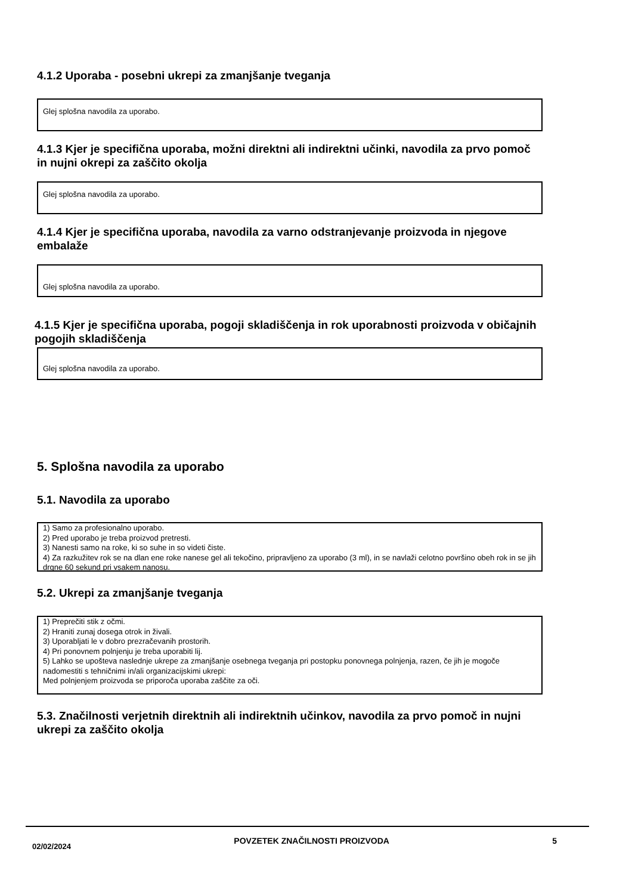4.1.2 Uporaba - posebni ukrepi za zmanjšanje tveganja
Glej splošna navodila za uporabo.
4.1.3 Kjer je specifična uporaba, možni direktni ali indirektni učinki, navodila za prvo pomoč in nujni okrepi za zaščito okolja
Glej splošna navodila za uporabo.
4.1.4 Kjer je specifična uporaba, navodila za varno odstranjevanje proizvoda in njegove embalaže
Glej splošna navodila za uporabo.
4.1.5 Kjer je specifična uporaba, pogoji skladiščenja in rok uporabnosti proizvoda v običajnih pogojih skladiščenja
Glej splošna navodila za uporabo.
5. Splošna navodila za uporabo
5.1. Navodila za uporabo
1) Samo za profesionalno uporabo.
2) Pred uporabo je treba proizvod pretresti.
3) Nanesti samo na roke, ki so suhe in so videti čiste.
4) Za razkužitev rok se na dlan ene roke nanese gel ali tekočino, pripravljeno za uporabo (3 ml), in se navlaži celotno površino obeh rok in se jih drgne 60 sekund pri vsakem nanosu.
5.2. Ukrepi za zmanjšanje tveganja
1) Preprečiti stik z očmi.
2) Hraniti zunaj dosega otrok in živali.
3) Uporabljati le v dobro prezračevanih prostorih.
4) Pri ponovnem polnjenju je treba uporabiti lij.
5) Lahko se upošteva naslednje ukrepe za zmanjšanje osebnega tveganja pri postopku ponovnega polnjenja, razen, če jih je mogoče nadomestiti s tehničnimi in/ali organizacijskimi ukrepi:
Med polnjenjem proizvoda se priporoča uporaba zaščite za oči.
5.3. Značilnosti verjetnih direktnih ali indirektnih učinkov, navodila za prvo pomoč in nujni ukrepi za zaščito okolja
02/02/2024 POVZETEK ZNAČILNOSTI PROIZVODA 5